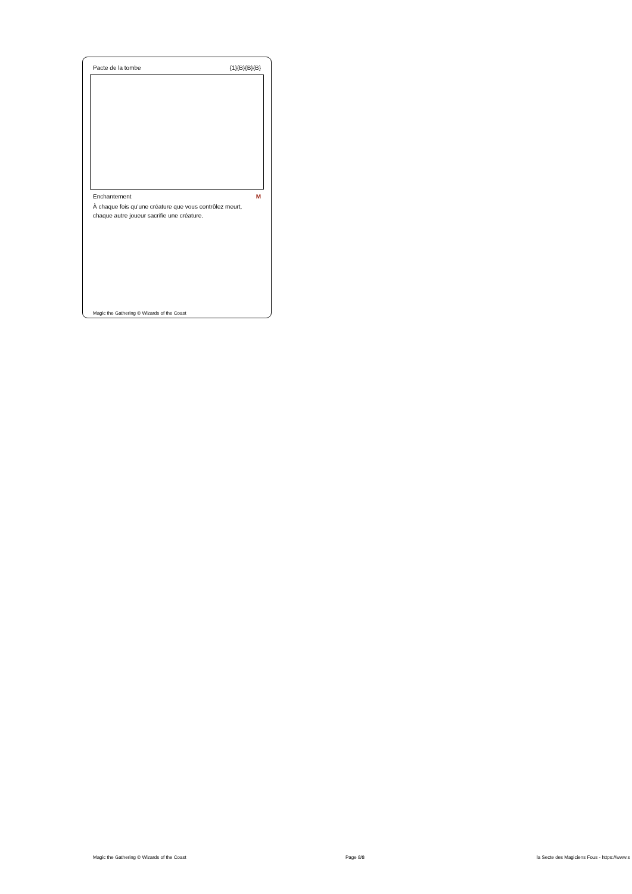Pacte de la tombe {1}{B}{B}{B}
Enchantement M
À chaque fois qu'une créature que vous contrôlez meurt, chaque autre joueur sacrifie une créature.
Magic the Gathering © Wizards of the Coast
Magic the Gathering © Wizards of the Coast Page 8/8 la Secte des Magiciens Fous - https://www.s